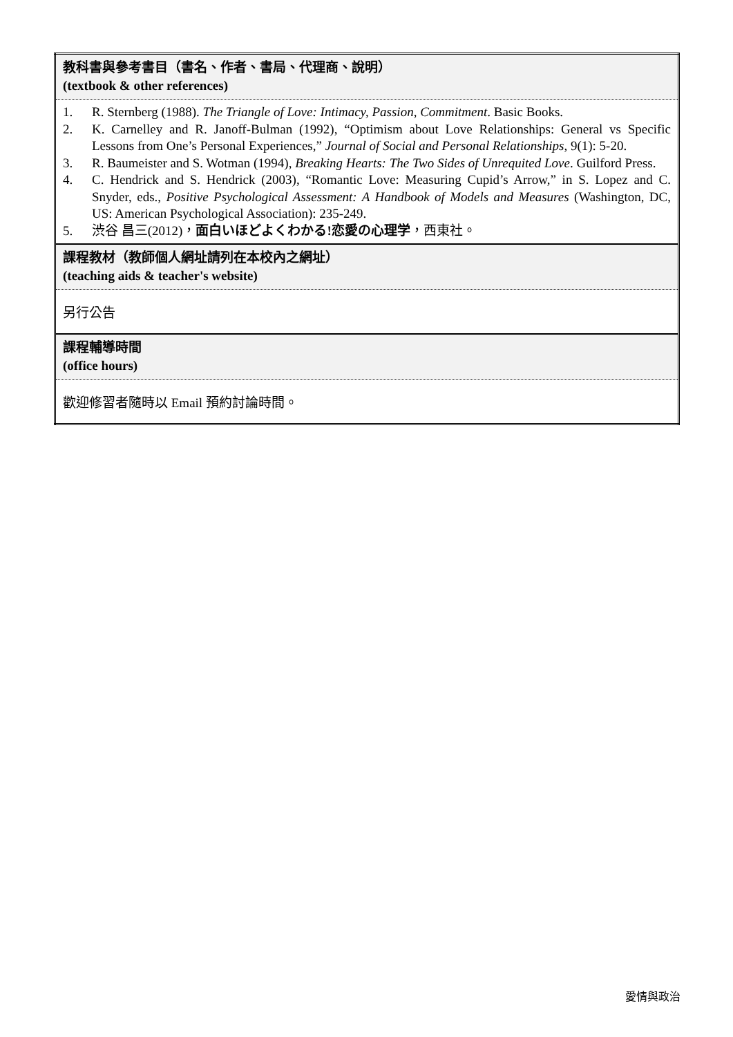| 教科書與參考書目（書名、作者、書局、代理商、說明） (textbook & other references) |
| 1. R. Sternberg (1988). The Triangle of Love: Intimacy, Passion, Commitment . Basic Books. 2. K. Carnelley and R. Janoff-Bulman (1992), “Optimism about Love Relationships: General vs Specific Lessons from One’s Personal Experiences,” Journal of Social and Personal Relationships , 9(1): 5-20. 3. R. Baumeister and S. Wotman (1994), Breaking Hearts: The Two Sides of Unrequited Love . Guilford Press. 4. C. Hendrick and S. Hendrick (2003), “Romantic Love: Measuring Cupid’s Arrow,” in S. Lopez and C. Snyder, eds., Positive Psychological Assessment: A Handbook of Models and Measures (Washington, DC, US: American Psychological Association): 235-249. 5. 渋谷 昌三(2012)， 面白いほどよくわかる!恋愛の心理学 ，西東社。 |
| 課程教材（教師個人網址請列在本校內之網址） (teaching aids & teacher's website) |
| 另行公告 |
| 課程輔導時間 (office hours) |
| 歡迎修習者隨時以 Email 預約討論時間。 |
愛情與政治